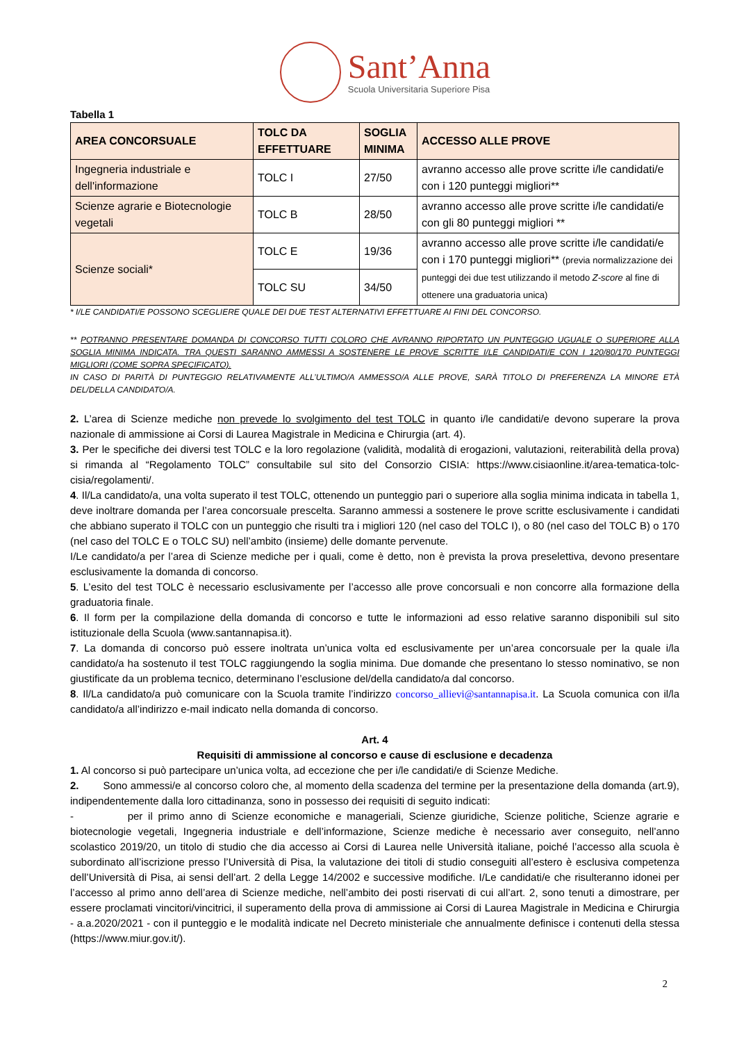Sant’Anna
Scuola Universitaria Superiore Pisa
Tabella 1
| AREA CONCORSUALE | TOLC DA EFFETTUARE | SOGLIA MINIMA | ACCESSO ALLE PROVE |
| --- | --- | --- | --- |
| Ingegneria industriale e dell'informazione | TOLC I | 27/50 | avranno accesso alle prove scritte i/le candidati/e con i 120 punteggi migliori** |
| Scienze agrarie e Biotecnologie vegetali | TOLC B | 28/50 | avranno accesso alle prove scritte i/le candidati/e con gli 80 punteggi migliori ** |
| Scienze sociali* | TOLC E | 19/36 | avranno accesso alle prove scritte i/le candidati/e con i 170 punteggi migliori** (previa normalizzazione dei punteggi dei due test utilizzando il metodo Z-score al fine di ottenere una graduatoria unica) |
| | TOLC SU | 34/50 | |
* I/LE CANDIDATI/E POSSONO SCEGLIERE QUALE DEI DUE TEST ALTERNATIVI EFFETTUARE AI FINI DEL CONCORSO.
** POTRANNO PRESENTARE DOMANDA DI CONCORSO TUTTI COLORO CHE AVRANNO RIPORTATO UN PUNTEGGIO UGUALE O SUPERIORE ALLA SOGLIA MINIMA INDICATA. TRA QUESTI SARANNO AMMESSI A SOSTENERE LE PROVE SCRITTE I/LE CANDIDATI/E CON I 120/80/170 PUNTEGGI MIGLIORI (COME SOPRA SPECIFICATO).
IN CASO DI PARITÀ DI PUNTEGGIO RELATIVAMENTE ALL’ULTIMO/A AMMESSO/A ALLE PROVE, SARÀ TITOLO DI PREFERENZA LA MINORE ETÀ DEL/DELLA CANDIDATO/A.
2. L’area di Scienze mediche non prevede lo svolgimento del test TOLC in quanto i/le candidati/e devono superare la prova nazionale di ammissione ai Corsi di Laurea Magistrale in Medicina e Chirurgia (art. 4).
3. Per le specifiche dei diversi test TOLC e la loro regolazione (validità, modalità di erogazioni, valutazioni, reiterabilità della prova) si rimanda al “Regolamento TOLC” consultabile sul sito del Consorzio CISIA: https://www.cisiaonline.it/area-tematica-tolc-cisia/regolamenti/.
4. Il/La candidato/a, una volta superato il test TOLC, ottenendo un punteggio pari o superiore alla soglia minima indicata in tabella 1, deve inoltrare domanda per l’area concorsuale prescelta. Saranno ammessi a sostenere le prove scritte esclusivamente i candidati che abbiano superato il TOLC con un punteggio che risulti tra i migliori 120 (nel caso del TOLC I), o 80 (nel caso del TOLC B) o 170 (nel caso del TOLC E o TOLC SU) nell’ambito (insieme) delle domante pervenute.
I/Le candidato/a per l’area di Scienze mediche per i quali, come è detto, non è prevista la prova preselettiva, devono presentare esclusivamente la domanda di concorso.
5. L’esito del test TOLC è necessario esclusivamente per l’accesso alle prove concorsuali e non concorre alla formazione della graduatoria finale.
6. Il form per la compilazione della domanda di concorso e tutte le informazioni ad esso relative saranno disponibili sul sito istituzionale della Scuola (www.santannapisa.it).
7. La domanda di concorso può essere inoltrata un’unica volta ed esclusivamente per un’area concorsuale per la quale i/la candidato/a ha sostenuto il test TOLC raggiungendo la soglia minima. Due domande che presentano lo stesso nominativo, se non giustificate da un problema tecnico, determinano l’esclusione del/della candidato/a dal concorso.
8. Il/La candidato/a può comunicare con la Scuola tramite l’indirizzo concorso_allievi@santannapisa.it. La Scuola comunica con il/la candidato/a all’indirizzo e-mail indicato nella domanda di concorso.
Art. 4
Requisiti di ammissione al concorso e cause di esclusione e decadenza
1. Al concorso si può partecipare un’unica volta, ad eccezione che per i/le candidati/e di Scienze Mediche.
2. Sono ammessi/e al concorso coloro che, al momento della scadenza del termine per la presentazione della domanda (art.9), indipendentemente dalla loro cittadinanza, sono in possesso dei requisiti di seguito indicati:
- per il primo anno di Scienze economiche e manageriali, Scienze giuridiche, Scienze politiche, Scienze agrarie e biotecnologie vegetali, Ingegneria industriale e dell’informazione, Scienze mediche è necessario aver conseguito, nell’anno scolastico 2019/20, un titolo di studio che dia accesso ai Corsi di Laurea nelle Università italiane, poiché l’accesso alla scuola è subordinato all’iscrizione presso l’Università di Pisa, la valutazione dei titoli di studio conseguiti all’estero è esclusiva competenza dell’Università di Pisa, ai sensi dell’art. 2 della Legge 14/2002 e successive modifiche. I/Le candidati/e che risulteranno idonei per l’accesso al primo anno dell’area di Scienze mediche, nell’ambito dei posti riservati di cui all’art. 2, sono tenuti a dimostrare, per essere proclamati vincitori/vincitrici, il superamento della prova di ammissione ai Corsi di Laurea Magistrale in Medicina e Chirurgia - a.a.2020/2021 - con il punteggio e le modalità indicate nel Decreto ministeriale che annualmente definisce i contenuti della stessa (https://www.miur.gov.it/).
2